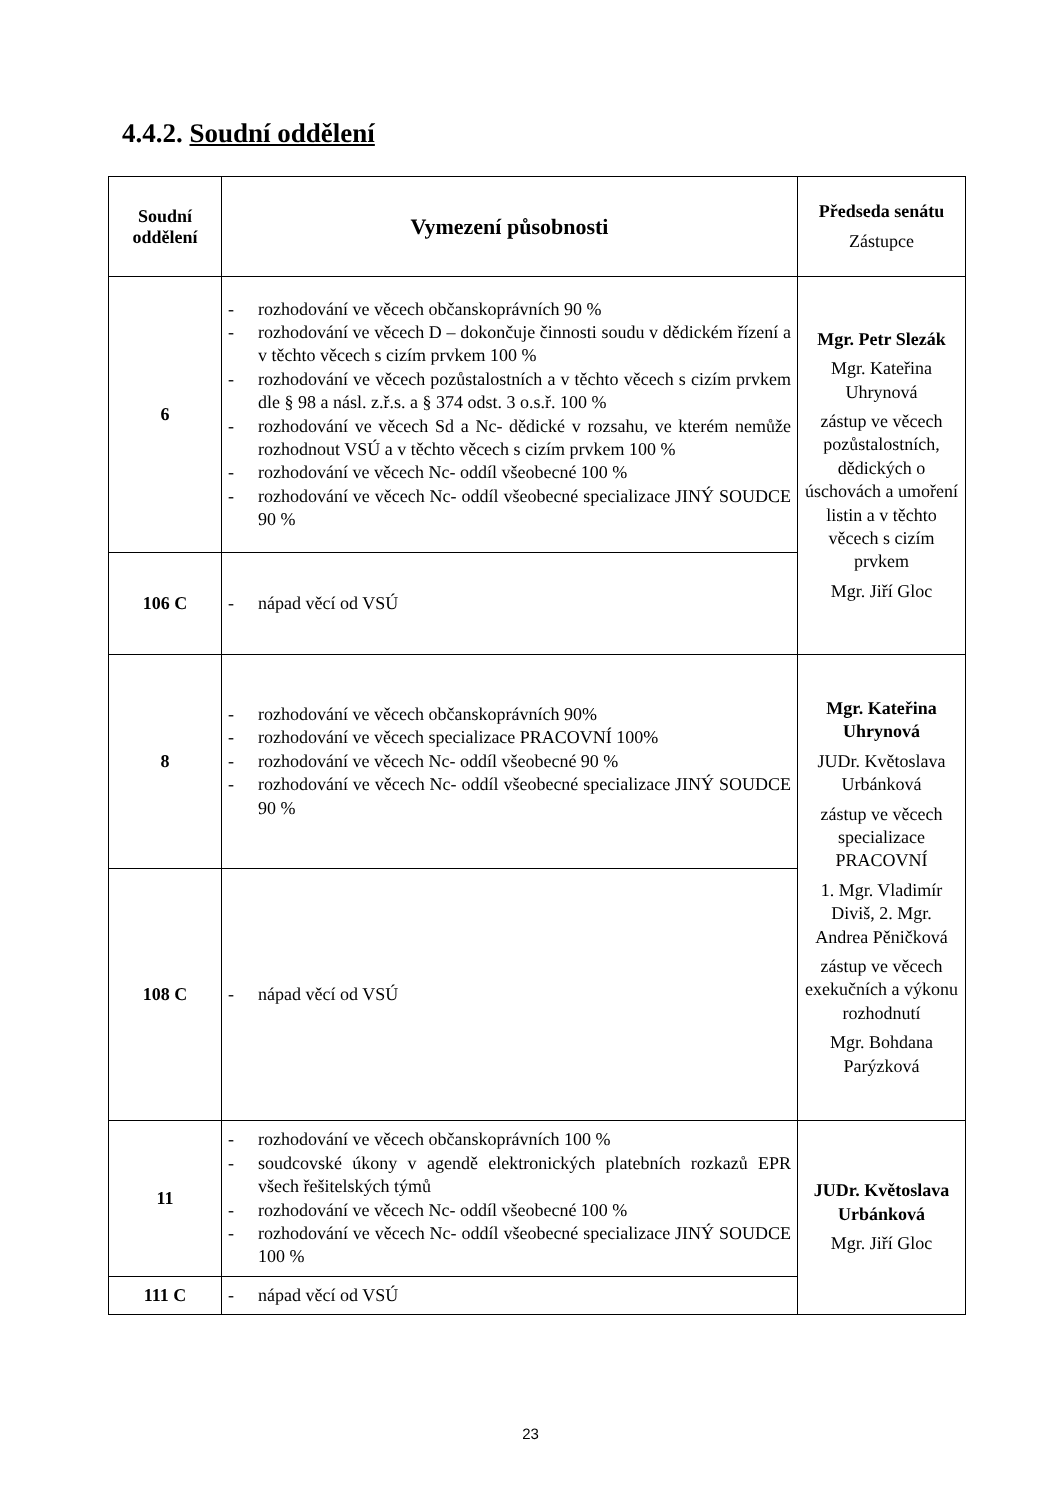4.4.2. Soudní oddělení
| Soudní oddělení | Vymezení působnosti | Předseda senátu Zástupce |
| --- | --- | --- |
| 6 | - rozhodování ve věcech občanskoprávních 90 % - rozhodování ve věcech D – dokončuje činnosti soudu v dědickém řízení a v těchto věcech s cizím prvkem 100 % - rozhodování ve věcech pozůstalostních a v těchto věcech s cizím prvkem dle § 98 a násl. z.ř.s. a § 374 odst. 3 o.s.ř. 100 % - rozhodování ve věcech Sd a Nc- dědické v rozsahu, ve kterém nemůže rozhodnout VSÚ a v těchto věcech s cizím prvkem 100 % - rozhodování ve věcech Nc- oddíl všeobecné 100 % - rozhodování ve věcech Nc- oddíl všeobecné specializace JINÝ SOUDCE 90 % | Mgr. Petr Slezák Mgr. Kateřina Uhrynová zástup ve věcech pozůstalostních, dědických o úschovách a umoření listin a v těchto věcech s cizím prvkem Mgr. Jiří Gloc |
| 106 C | - nápad věcí od VSÚ | |
| 8 | - rozhodování ve věcech občanskoprávních 90% - rozhodování ve věcech specializace PRACOVNÍ 100% - rozhodování ve věcech Nc- oddíl všeobecné 90 % - rozhodování ve věcech Nc- oddíl všeobecné specializace JINÝ SOUDCE 90 % | Mgr. Kateřina Uhrynová JUDr. Květoslava Urbánková zástup ve věcech specializace PRACOVNÍ 1. Mgr. Vladimír Diviš, 2. Mgr. Andrea Pěničková zástup ve věcech exekučních a výkonu rozhodnutí Mgr. Bohdana Parýzková |
| 108 C | - nápad věcí od VSÚ | |
| 11 | - rozhodování ve věcech občanskoprávních 100 % - soudcovské úkony v agendě elektronických platebních rozkazů EPR všech řešitelských týmů - rozhodování ve věcech Nc- oddíl všeobecné 100 % - rozhodování ve věcech Nc- oddíl všeobecné specializace JINÝ SOUDCE 100 % | JUDr. Květoslava Urbánková Mgr. Jiří Gloc |
| 111 C | - nápad věcí od VSÚ | |
23